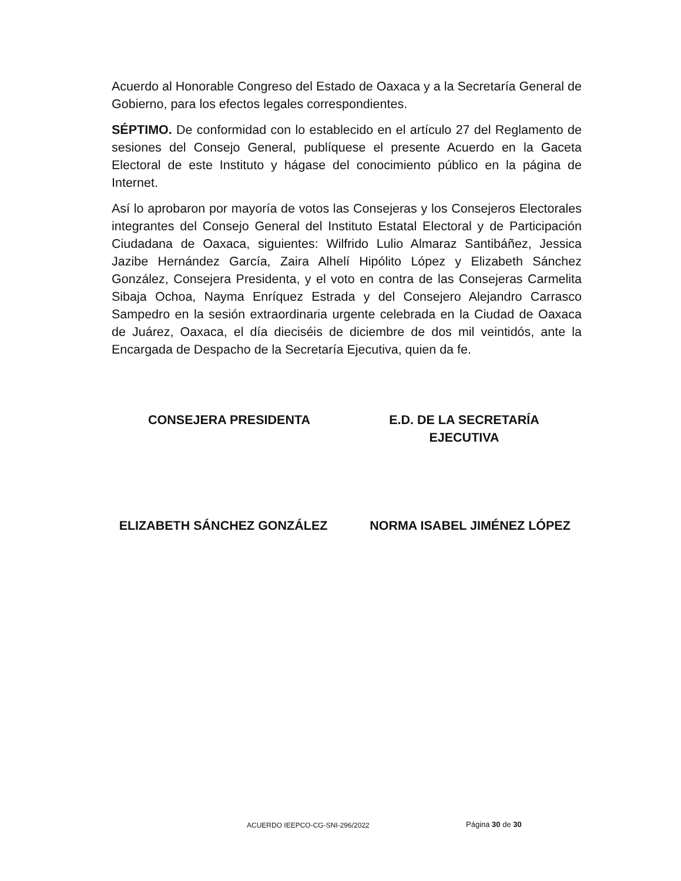Acuerdo al Honorable Congreso del Estado de Oaxaca y a la Secretaría General de Gobierno, para los efectos legales correspondientes.
SÉPTIMO. De conformidad con lo establecido en el artículo 27 del Reglamento de sesiones del Consejo General, publíquese el presente Acuerdo en la Gaceta Electoral de este Instituto y hágase del conocimiento público en la página de Internet.
Así lo aprobaron por mayoría de votos las Consejeras y los Consejeros Electorales integrantes del Consejo General del Instituto Estatal Electoral y de Participación Ciudadana de Oaxaca, siguientes: Wilfrido Lulio Almaraz Santibáñez, Jessica Jazibe Hernández García, Zaira Alhelí Hipólito López y Elizabeth Sánchez González, Consejera Presidenta, y el voto en contra de las Consejeras Carmelita Sibaja Ochoa, Nayma Enríquez Estrada y del Consejero Alejandro Carrasco Sampedro en la sesión extraordinaria urgente celebrada en la Ciudad de Oaxaca de Juárez, Oaxaca, el día dieciséis de diciembre de dos mil veintidós, ante la Encargada de Despacho de la Secretaría Ejecutiva, quien da fe.
CONSEJERA PRESIDENTA E.D. DE LA SECRETARÍA
EJECUTIVA
ELIZABETH SÁNCHEZ GONZÁLEZ NORMA ISABEL JIMÉNEZ LÓPEZ
ACUERDO IEEPCO-CG-SNI-296/2022 Página 30 de 30